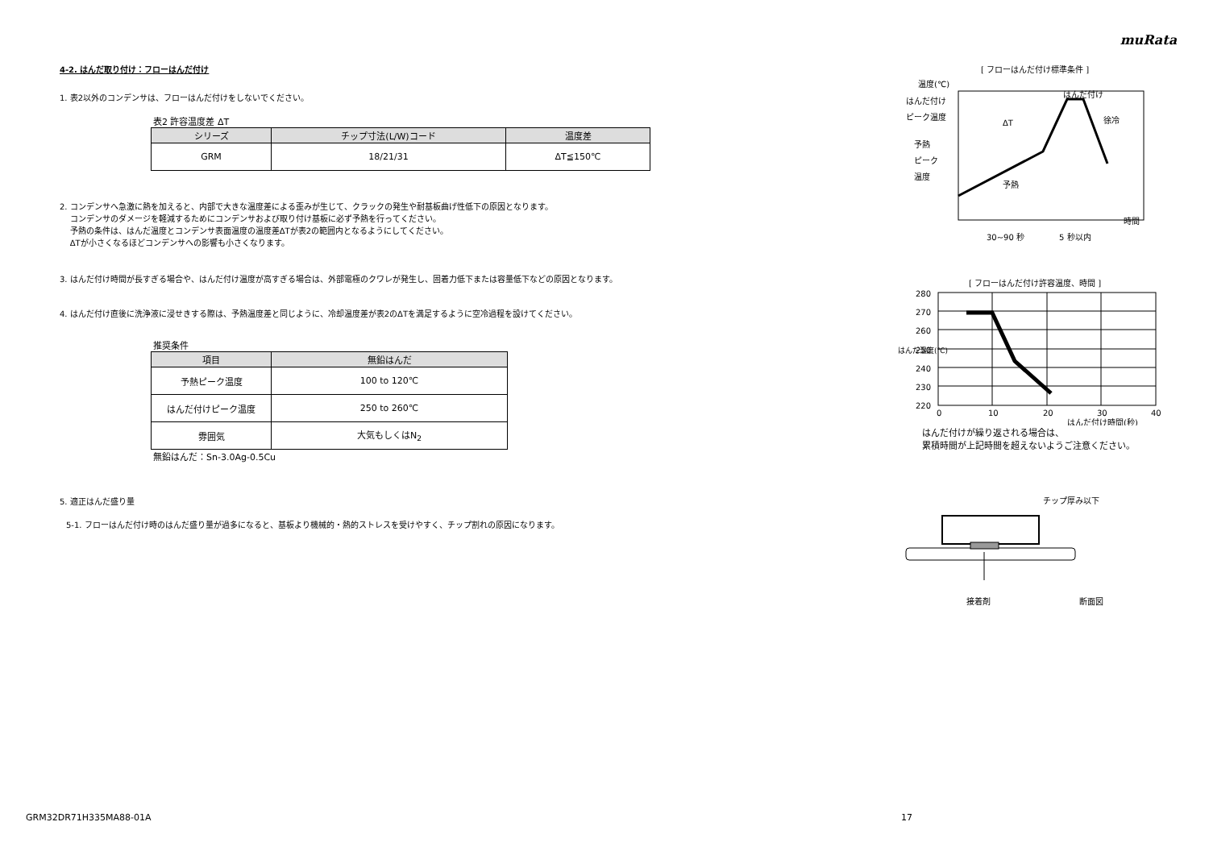muRata
4-2. はんだ取り付け：フローはんだ付け
1. 表2以外のコンデンサは、フローはんだ付けをしないでください。
表2 許容温度差 ΔT
| シリーズ | チップ寸法(L/W)コード | 温度差 |
| --- | --- | --- |
| GRM | 18/21/31 | ΔT≦150℃ |
2. コンデンサへ急激に熱を加えると、内部で大きな温度差による歪みが生じて、クラックの発生や耐基板曲げ性低下の原因となります。
コンデンサのダメージを軽減するためにコンデンサおよび取り付け基板に必ず予熱を行ってください。
予熱の条件は、はんだ温度とコンデンサ表面温度の温度差ΔTが表2の範囲内となるようにしてください。
ΔTが小さくなるほどコンデンサへの影響も小さくなります。
3. はんだ付け時間が長すぎる場合や、はんだ付け温度が高すぎる場合は、外部電極のクワレが発生し、固着力低下または容量低下などの原因となります。
4. はんだ付け直後に洗浄液に浸せきする際は、予熱温度差と同じように、冷却温度差が表2のΔTを満足するように空冷過程を設けてください。
推奨条件
| 項目 | 無鉛はんだ |
| --- | --- |
| 予熱ピーク温度 | 100 to 120℃ |
| はんだ付けピーク温度 | 250 to 260℃ |
| 雰囲気 | 大気もしくはN<sub>2</sub> |
無鉛はんだ：Sn-3.0Ag-0.5Cu
5. 適正はんだ盛り量
5-1. フローはんだ付け時のはんだ盛り量が過多になると、基板より機械的・熱的ストレスを受けやすく、チップ割れの原因になります。
[ フローはんだ付け標準条件 ]
温度(℃)
はんだ付け
ピーク温度
予熱
ピーク
温度
ΔT
はんだ付け
徐冷
予熱
時間
30~90 秒
5 秒以内
[ フローはんだ付け許容温度、時間 ]
280
270
260
250
240
230
220
0
10
20
30
40
はんだ温度(℃)
はんだ付け時間(秒)
はんだ付けが繰り返される場合は、
累積時間が上記時間を超えないようご注意ください。
チップ厚み以下
接着剤
断面図
GRM32DR71H335MA88-01A 17